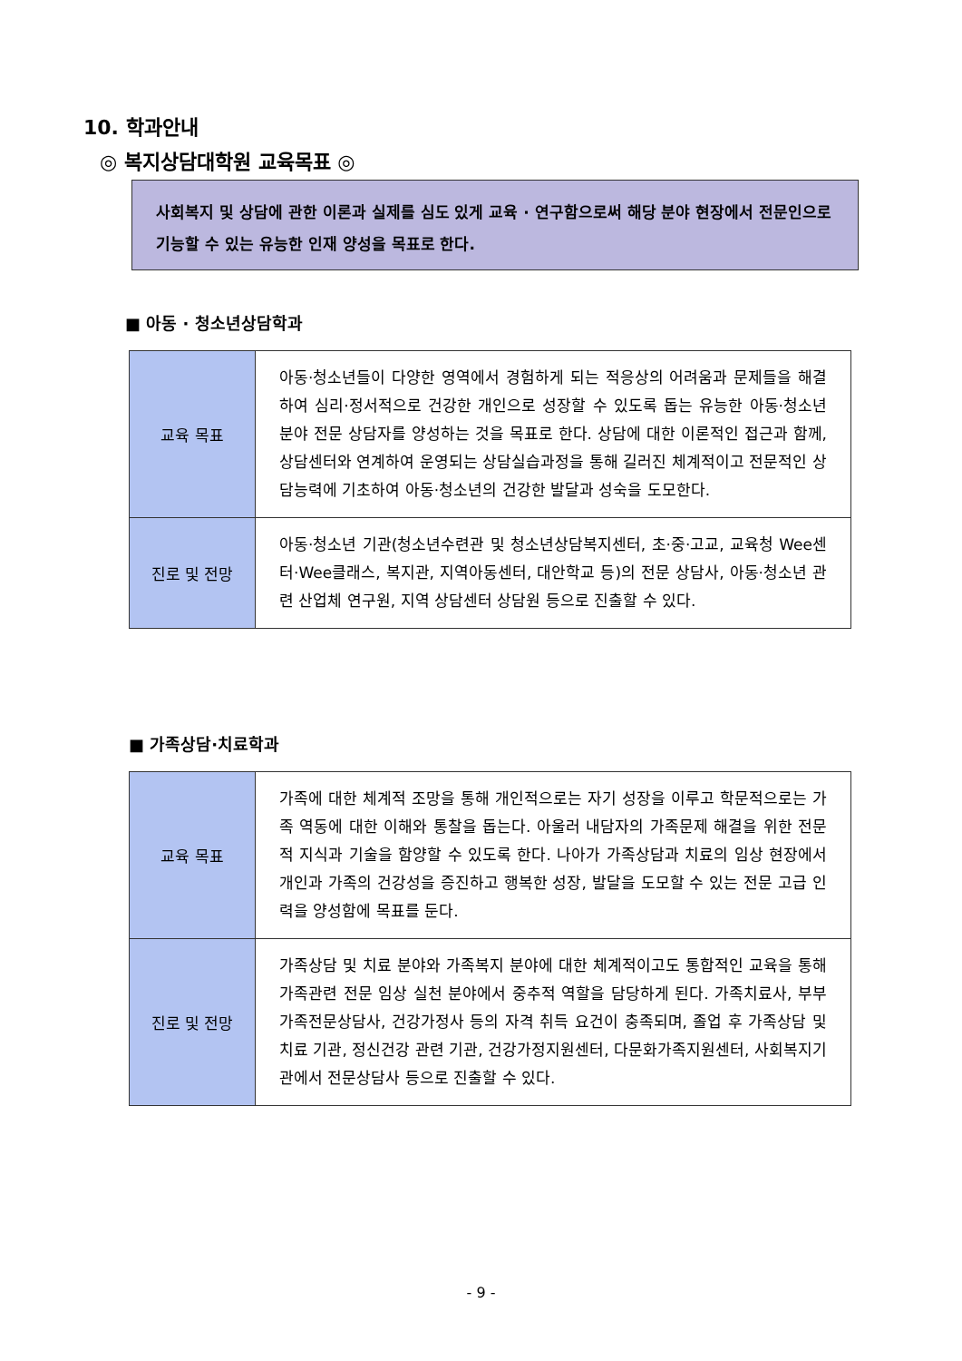10. 학과안내
◎ 복지상담대학원 교육목표 ◎
사회복지 및 상담에 관한 이론과 실제를 심도 있게 교육 · 연구함으로써 해당 분야 현장에서 전문인으로 기능할 수 있는 유능한 인재 양성을 목표로 한다.
■ 아동 · 청소년상담학과
| 교육 목표 | 아동·청소년들이 다양한 영역에서 경험하게 되는 적응상의 어려움과 문제들을 해결하여 심리·정서적으로 건강한 개인으로 성장할 수 있도록 돕는 유능한 아동·청소년 분야 전문 상담자를 양성하는 것을 목표로 한다. 상담에 대한 이론적인 접근과 함께, 상담센터와 연계하여 운영되는 상담실습과정을 통해 길러진 체계적이고 전문적인 상담능력에 기초하여 아동·청소년의 건강한 발달과 성숙을 도모한다. |
| 진로 및 전망 | 아동·청소년 기관(청소년수련관 및 청소년상담복지센터, 초·중·고교, 교육청 Wee센터·Wee클래스, 복지관, 지역아동센터, 대안학교 등)의 전문 상담사, 아동·청소년 관련 산업체 연구원, 지역 상담센터 상담원 등으로 진출할 수 있다. |
■ 가족상담·치료학과
| 교육 목표 | 가족에 대한 체계적 조망을 통해 개인적으로는 자기 성장을 이루고 학문적으로는 가족 역동에 대한 이해와 통찰을 돕는다. 아울러 내담자의 가족문제 해결을 위한 전문적 지식과 기술을 함양할 수 있도록 한다. 나아가 가족상담과 치료의 임상 현장에서 개인과 가족의 건강성을 증진하고 행복한 성장, 발달을 도모할 수 있는 전문 고급 인력을 양성함에 목표를 둔다. |
| 진로 및 전망 | 가족상담 및 치료 분야와 가족복지 분야에 대한 체계적이고도 통합적인 교육을 통해 가족관련 전문 임상 실천 분야에서 중추적 역할을 담당하게 된다. 가족치료사, 부부가족전문상담사, 건강가정사 등의 자격 취득 요건이 충족되며, 졸업 후 가족상담 및 치료 기관, 정신건강 관련 기관, 건강가정지원센터, 다문화가족지원센터, 사회복지기관에서 전문상담사 등으로 진출할 수 있다. |
- 9 -